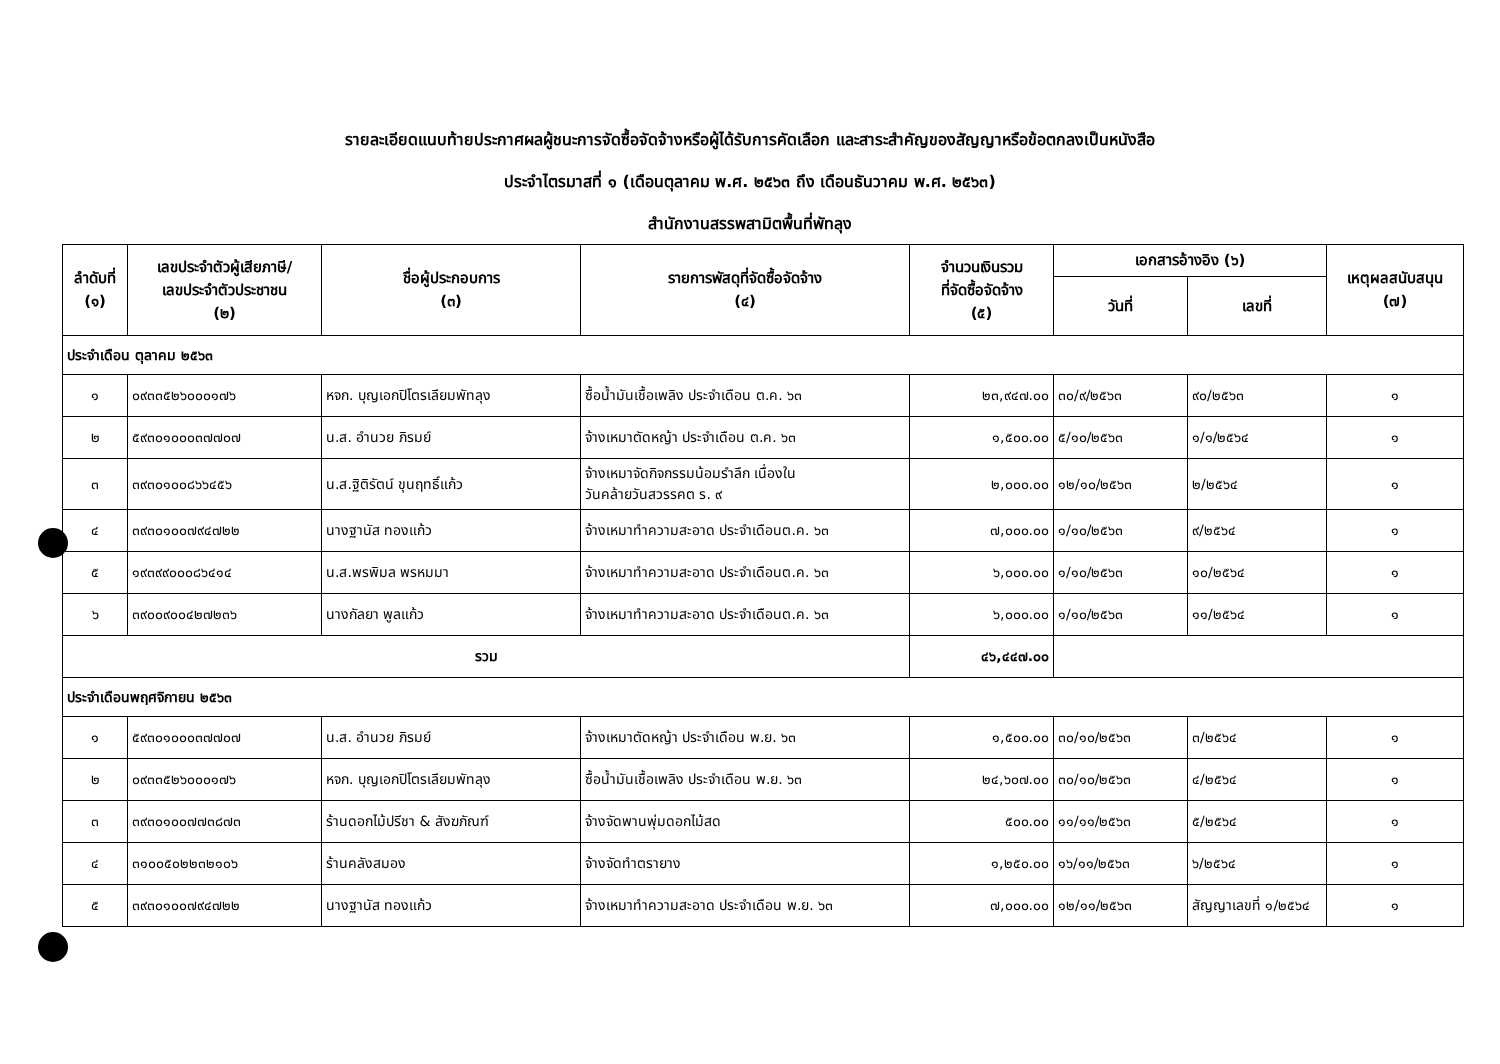รายละเอียดแนบท้ายประกาศผลผู้ชนะการจัดซื้อจัดจ้างหรือผู้ได้รับการคัดเลือก และสาระสำคัญของสัญญาหรือข้อตกลงเป็นหนังสือ
ประจำไตรมาสที่ ๑ (เดือนตุลาคม พ.ศ. ๒๕๖๓ ถึง เดือนธันวาคม พ.ศ. ๒๕๖๓)
สำนักงานสรรพสามิตพื้นที่พัทลุง
| ลำดับที่ (๑) | เลขประจำตัวผู้เสียภาษี/ เลขประจำตัวประชาชน (๒) | ชื่อผู้ประกอบการ (๓) | รายการพัสดุที่จัดซื้อจัดจ้าง (๔) | จำนวนเงินรวม ที่จัดซื้อจัดจ้าง (๕) | เอกสารอ้างอิง (๖) | | เหตุผลสนับสนุน (๗) |
| --- | --- | --- | --- | --- | --- | --- | --- |
| | | | | | วันที่ | เลขที่ | |
| ประจำเดือน ตุลาคม ๒๕๖๓ | | | | | | | |
| ๑ | ๐๙๓๓๕๒๖๐๐๐๑๗๖ | หจก. บุญเอกปิโตรเลียมพัทลุง | ซื้อน้ำมันเชื้อเพลิง ประจำเดือน ต.ค. ๖๓ | ๒๓,๙๔๗.๐๐ | ๓๐/๙/๒๕๖๓ | ๙๐/๒๕๖๓ | ๑ |
| ๒ | ๕๙๓๐๑๐๐๐๓๗๗๐๗ | น.ส. อำนวย ภิรมย์ | จ้างเหมาตัดหญ้า ประจำเดือน ต.ค. ๖๓ | ๑,๕๐๐.๐๐ | ๕/๑๐/๒๕๖๓ | ๑/๑/๒๕๖๔ | ๑ |
| ๓ | ๓๙๓๐๑๐๐๘๖๖๔๕๖ | น.ส.ฐิติรัตน์ ขุนฤทธิ์แก้ว | จ้างเหมาจัดกิจกรรมน้อมรำลึก เนื่องใน วันคล้ายวันสวรรคต ร. ๙ | ๒,๐๐๐.๐๐ | ๑๒/๑๐/๒๕๖๓ | ๒/๒๕๖๔ | ๑ |
| ๔ | ๓๙๓๐๑๐๐๗๙๔๗๒๒ | นางฐานัส ทองแก้ว | จ้างเหมาทำความสะอาด ประจำเดือนต.ค. ๖๓ | ๗,๐๐๐.๐๐ | ๑/๑๐/๒๕๖๓ | ๙/๒๕๖๔ | ๑ |
| ๕ | ๑๙๓๙๙๐๐๐๘๖๔๑๔ | น.ส.พรพิมล พรหมมา | จ้างเหมาทำความสะอาด ประจำเดือนต.ค. ๖๓ | ๖,๐๐๐.๐๐ | ๑/๑๐/๒๕๖๓ | ๑๐/๒๕๖๔ | ๑ |
| ๖ | ๓๙๐๐๙๐๐๔๒๗๒๓๖ | นางกัลยา พูลแก้ว | จ้างเหมาทำความสะอาด ประจำเดือนต.ค. ๖๓ | ๖,๐๐๐.๐๐ | ๑/๑๐/๒๕๖๓ | ๑๑/๒๕๖๔ | ๑ |
| รวม | | | | ๔๖,๔๔๗.๐๐ | | | |
| ประจำเดือนพฤศจิกายน ๒๕๖๓ | | | | | | | |
| ๑ | ๕๙๓๐๑๐๐๐๓๗๗๐๗ | น.ส. อำนวย ภิรมย์ | จ้างเหมาตัดหญ้า ประจำเดือน พ.ย. ๖๓ | ๑,๕๐๐.๐๐ | ๓๐/๑๐/๒๕๖๓ | ๓/๒๕๖๔ | ๑ |
| ๒ | ๐๙๓๓๕๒๖๐๐๐๑๗๖ | หจก. บุญเอกปิโตรเลียมพัทลุง | ซื้อน้ำมันเชื้อเพลิง ประจำเดือน พ.ย. ๖๓ | ๒๔,๖๐๗.๐๐ | ๓๐/๑๐/๒๕๖๓ | ๔/๒๕๖๔ | ๑ |
| ๓ | ๓๙๓๐๑๐๐๗๗๓๘๗๓ | ร้านดอกไม้ปรีชา & สังฆภัณฑ์ | จ้างจัดพานพุ่มดอกไม้สด | ๕๐๐.๐๐ | ๑๑/๑๑/๒๕๖๓ | ๕/๒๕๖๔ | ๑ |
| ๔ | ๓๑๐๐๕๐๒๒๓๒๑๐๖ | ร้านคลังสมอง | จ้างจัดทำตรายาง | ๑,๒๕๐.๐๐ | ๑๖/๑๑/๒๕๖๓ | ๖/๒๕๖๔ | ๑ |
| ๕ | ๓๙๓๐๑๐๐๗๙๔๗๒๒ | นางฐานัส ทองแก้ว | จ้างเหมาทำความสะอาด ประจำเดือน พ.ย. ๖๓ | ๗,๐๐๐.๐๐ | ๑๒/๑๑/๒๕๖๓ | สัญญาเลขที่ ๑/๒๕๖๔ | ๑ |